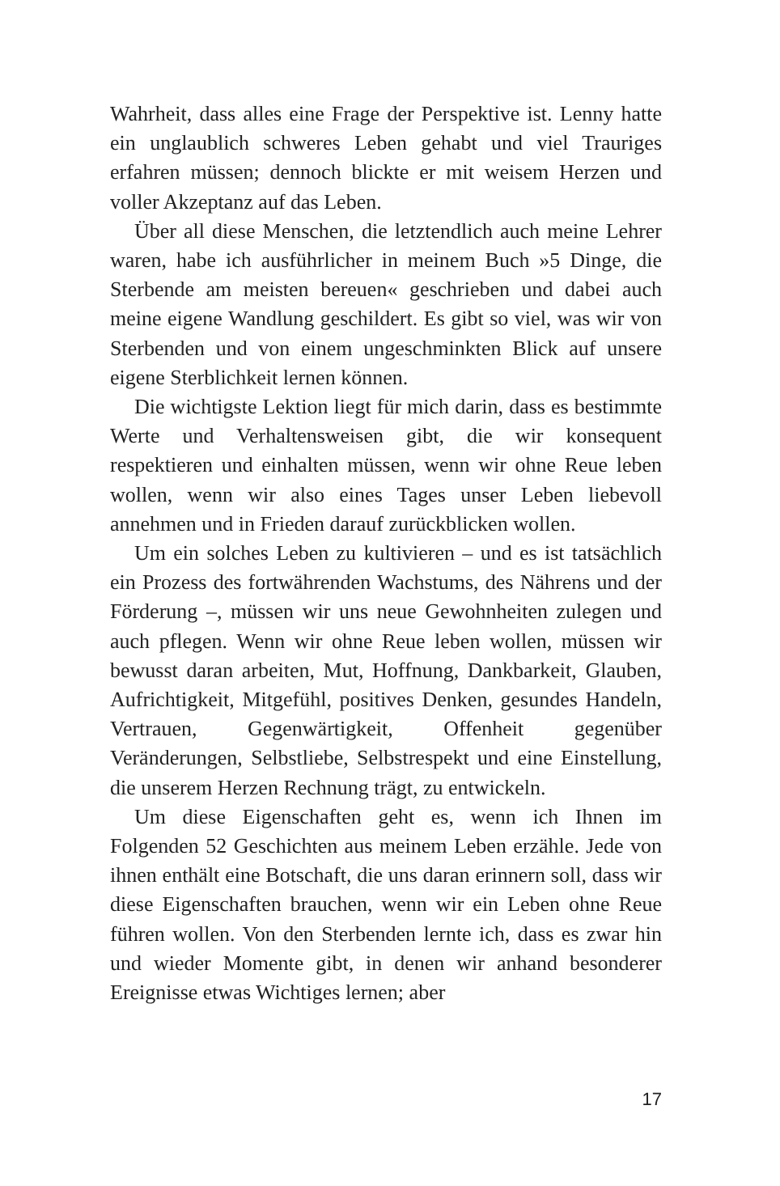Wahrheit, dass alles eine Frage der Perspektive ist. Lenny hatte ein unglaublich schweres Leben gehabt und viel Trauriges erfahren müssen; dennoch blickte er mit weisem Herzen und voller Akzeptanz auf das Leben.
Über all diese Menschen, die letztendlich auch meine Lehrer waren, habe ich ausführlicher in meinem Buch »5 Dinge, die Sterbende am meisten bereuen« geschrieben und dabei auch meine eigene Wandlung geschildert. Es gibt so viel, was wir von Sterbenden und von einem ungeschminkten Blick auf unsere eigene Sterblichkeit lernen können.
Die wichtigste Lektion liegt für mich darin, dass es bestimmte Werte und Verhaltensweisen gibt, die wir konsequent respektieren und einhalten müssen, wenn wir ohne Reue leben wollen, wenn wir also eines Tages unser Leben liebevoll annehmen und in Frieden darauf zurückblicken wollen.
Um ein solches Leben zu kultivieren – und es ist tatsächlich ein Prozess des fortwährenden Wachstums, des Nährens und der Förderung –, müssen wir uns neue Gewohnheiten zulegen und auch pflegen. Wenn wir ohne Reue leben wollen, müssen wir bewusst daran arbeiten, Mut, Hoffnung, Dankbarkeit, Glauben, Aufrichtigkeit, Mitgefühl, positives Denken, gesundes Handeln, Vertrauen, Gegenwärtigkeit, Offenheit gegenüber Veränderungen, Selbstliebe, Selbstrespekt und eine Einstellung, die unserem Herzen Rechnung trägt, zu entwickeln.
Um diese Eigenschaften geht es, wenn ich Ihnen im Folgenden 52 Geschichten aus meinem Leben erzähle. Jede von ihnen enthält eine Botschaft, die uns daran erinnern soll, dass wir diese Eigenschaften brauchen, wenn wir ein Leben ohne Reue führen wollen. Von den Sterbenden lernte ich, dass es zwar hin und wieder Momente gibt, in denen wir anhand besonderer Ereignisse etwas Wichtiges lernen; aber
17